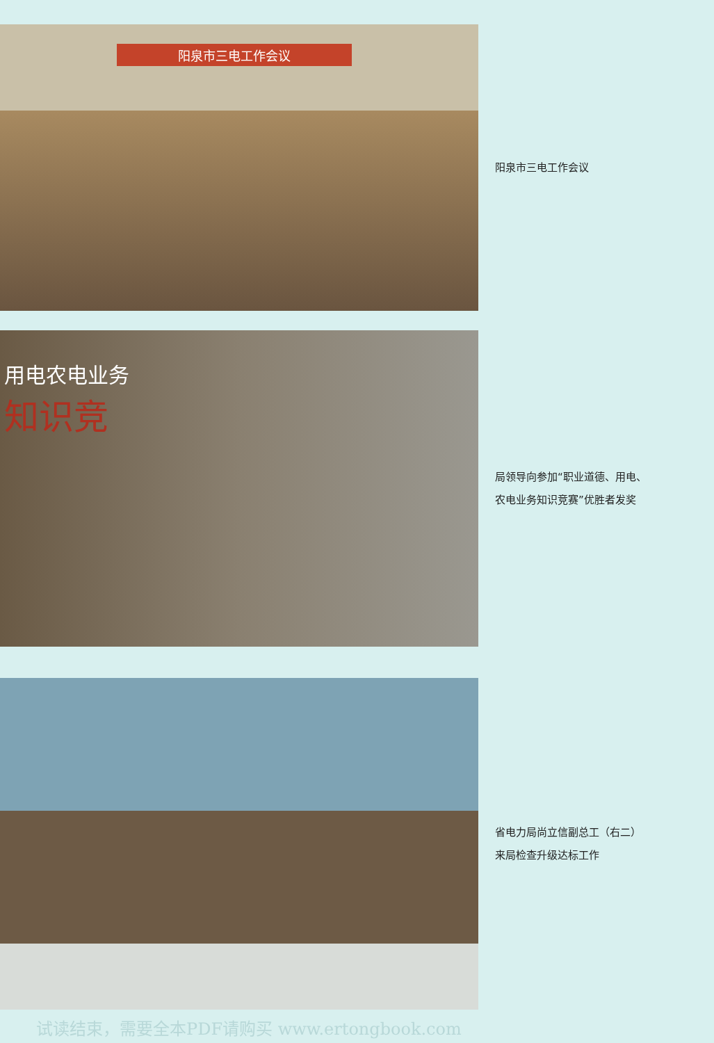阳泉市三电工作会议
阳泉市三电工作会议
用电农电业务
知识竞
局领导向参加“职业道德、用电、
农电业务知识竞赛”优胜者发奖
省电力局尚立信副总工（右二）
来局检查升级达标工作
试读结束，需要全本PDF请购买 www.ertongbook.com